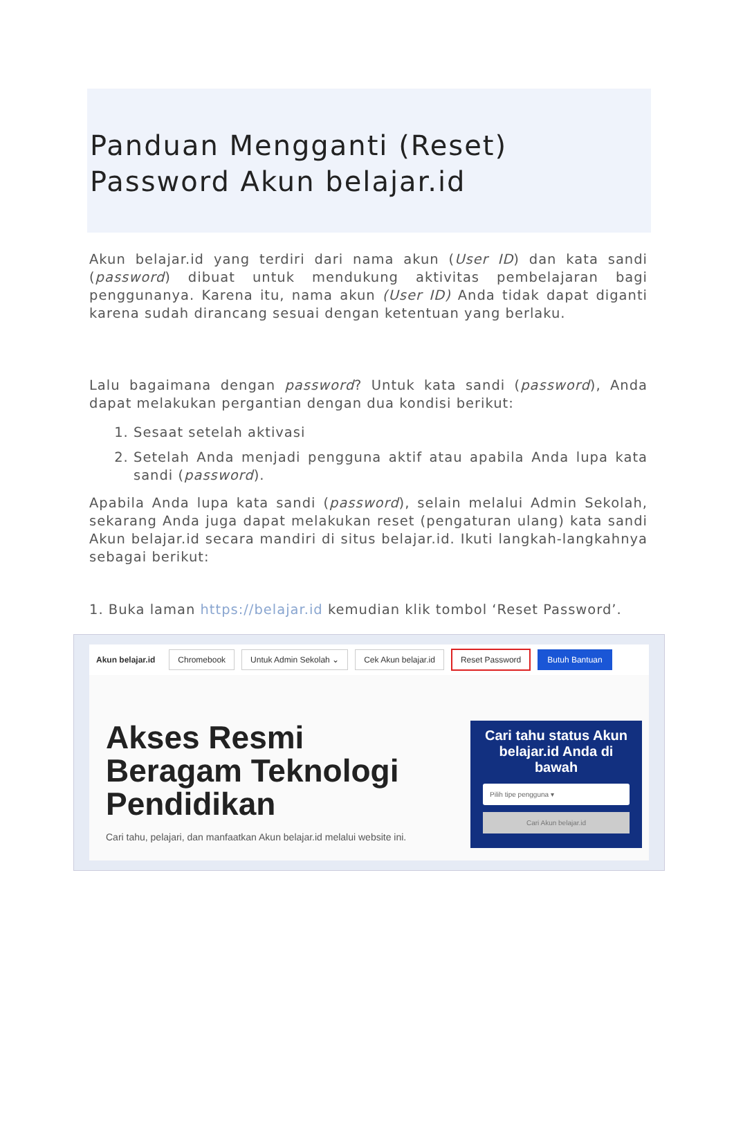Panduan Mengganti (Reset) Password Akun belajar.id
Akun belajar.id yang terdiri dari nama akun (User ID) dan kata sandi (password) dibuat untuk mendukung aktivitas pembelajaran bagi penggunanya. Karena itu, nama akun (User ID) Anda tidak dapat diganti karena sudah dirancang sesuai dengan ketentuan yang berlaku.
Lalu bagaimana dengan password? Untuk kata sandi (password), Anda dapat melakukan pergantian dengan dua kondisi berikut:
1. Sesaat setelah aktivasi
2. Setelah Anda menjadi pengguna aktif atau apabila Anda lupa kata sandi (password).
Apabila Anda lupa kata sandi (password), selain melalui Admin Sekolah, sekarang Anda juga dapat melakukan reset (pengaturan ulang) kata sandi Akun belajar.id secara mandiri di situs belajar.id. Ikuti langkah-langkahnya sebagai berikut:
1. Buka laman https://belajar.id kemudian klik tombol ‘Reset Password’.
Akun belajar.id Chromebook Untuk Admin Sekolah ⌄ Cek Akun belajar.id Reset Password Butuh Bantuan
Akses Resmi
Beragam Teknologi
Pendidikan
Cari tahu, pelajari, dan manfaatkan Akun belajar.id melalui website ini.
Cari tahu status Akun belajar.id Anda di bawah
Pilih tipe pengguna ▾
Cari Akun belajar.id